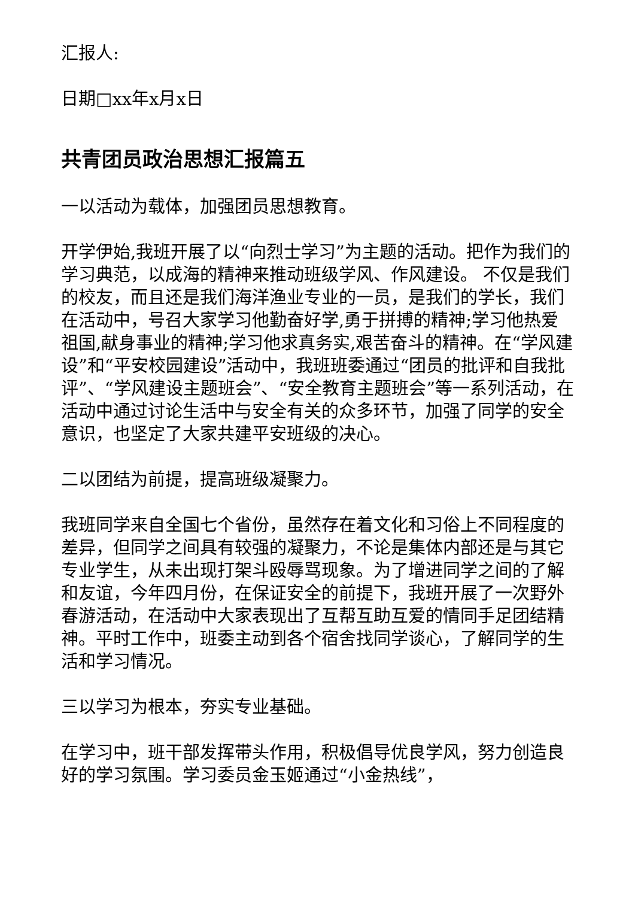汇报人:
日期□xx年x月x日
共青团员政治思想汇报篇五
一以活动为载体，加强团员思想教育。
开学伊始,我班开展了以“向烈士学习”为主题的活动。把作为我们的学习典范，以成海的精神来推动班级学风、作风建设。 不仅是我们的校友，而且还是我们海洋渔业专业的一员，是我们的学长，我们在活动中，号召大家学习他勤奋好学,勇于拼搏的精神;学习他热爱祖国,献身事业的精神;学习他求真务实,艰苦奋斗的精神。在“学风建设”和“平安校园建设”活动中，我班班委通过“团员的批评和自我批评”、“学风建设主题班会”、“安全教育主题班会”等一系列活动，在活动中通过讨论生活中与安全有关的众多环节，加强了同学的安全意识，也坚定了大家共建平安班级的决心。
二以团结为前提，提高班级凝聚力。
我班同学来自全国七个省份，虽然存在着文化和习俗上不同程度的差异，但同学之间具有较强的凝聚力，不论是集体内部还是与其它专业学生，从未出现打架斗殴辱骂现象。为了增进同学之间的了解和友谊，今年四月份，在保证安全的前提下，我班开展了一次野外春游活动，在活动中大家表现出了互帮互助互爱的情同手足团结精神。平时工作中，班委主动到各个宿舍找同学谈心，了解同学的生活和学习情况。
三以学习为根本，夯实专业基础。
在学习中，班干部发挥带头作用，积极倡导优良学风，努力创造良好的学习氛围。学习委员金玉姬通过“小金热线”，